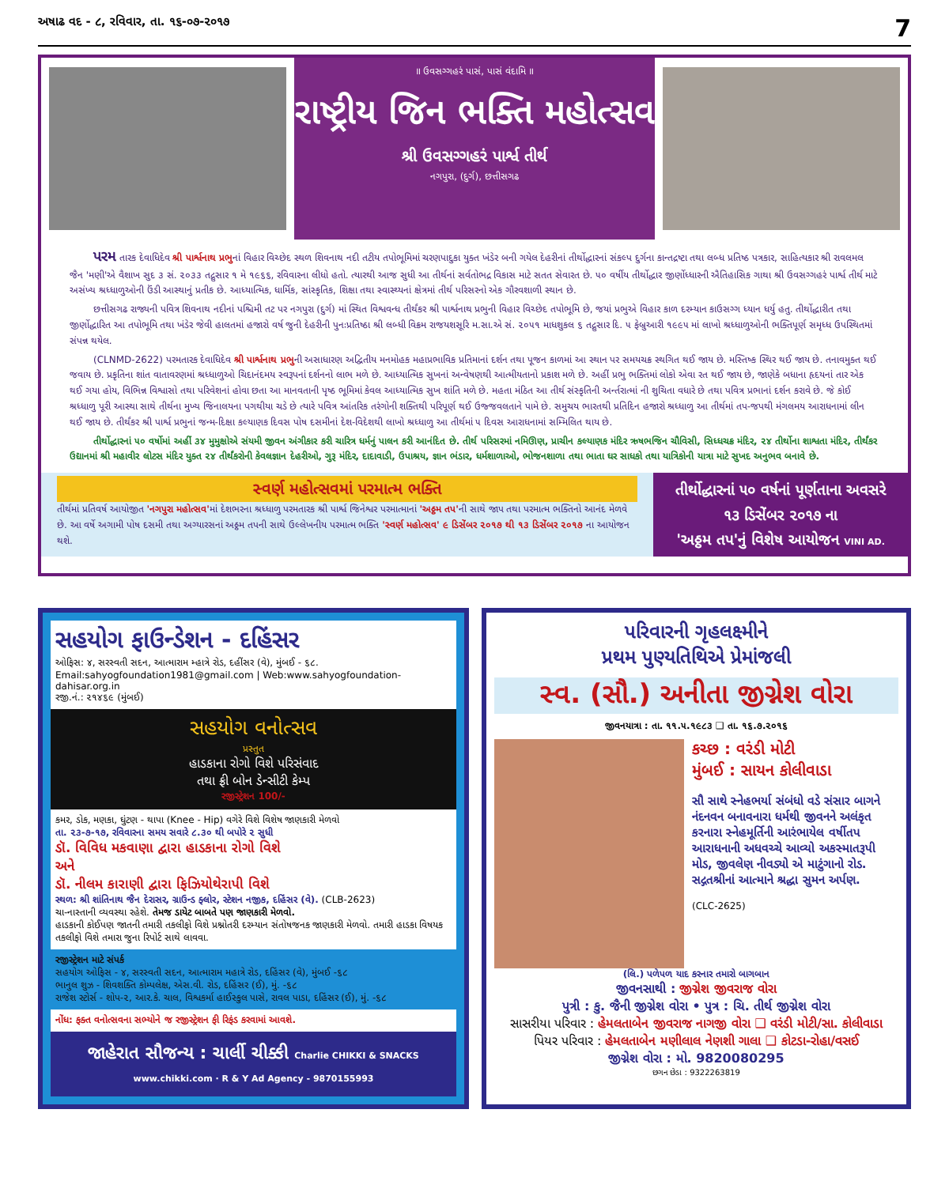અષાઢ વદ - ૮, રવિવાર, તા. ૧૬-૦૭-૨૦૧૭ 7
॥ ઉવસગ્ગહરં પાસં, પાસં વંદામિ ॥
રાષ્ટ્રીય જિન ભક્તિ મહોત્સવ
શ્રી ઉવસગ્ગહરં પાર્શ્વ તીર્થ
નગપુરા, (દુર્ગ), છત્તીસગઢ
પરમ તારક દેવાધિદેવ શ્રી પાર્શ્વનાથ પ્રભુનાં વિહાર વિચ્છેદ સ્થળ શિવનાથ નદી તટીય તપોભૂમિમાં ચરણપાદુકા યુક્ત ખંડેર બની ગયેલ દેહરીનાં તીર્થોદ્ધારનાં સંકલ્પ દુર્ગના કાન્તદ્રષ્ટા તથા લબ્ધ પ્રતિષ્ઠ પત્રકાર, સાહિત્યકાર શ્રી રાવલમલ જૈન 'મણી'એ વૈશાખ સુદ ૩ સં. ૨૦૩૩ તદ્નુસાર ૧ મે ૧૯૬૬, રવિવારના લીધો હતો. ત્યારથી આજ સુધી આ તીર્થનાં સર્વતોભદ્ર વિકાસ માટે સતત સેવારત છે. ૫૦ વર્ષીય તીર્થોદ્ધાર જીર્ણોધ્ધારની ઐતિહાસિક ગાથા શ્રી ઉવસગ્ગહરં પાર્શ્વ તીર્થ માટે અસંખ્ય શ્રધ્ધાળુઓની ઉંડી આસ્થાનું પ્રતીક છે. આધ્યાત્મિક, ધાર્મિક, સાંસ્કૃતિક, શિક્ષા તથા સ્વાસ્થ્યનાં ક્ષેત્રમાં તીર્થ પરિસરનો એક ગૌરવશાળી સ્થાન છે.
છત્તીસગઢ રાજ્યની પવિત્ર શિવનાથ નદીનાં પશ્ચિમી તટ પર નગપુરા (દુર્ગ) માં સ્થિત વિશ્વવન્ધ તીર્થંકર શ્રી પાર્શ્વનાથ પ્રભુની વિહાર વિચ્છેદ તપોભૂમિ છે, જયાં પ્રભુએ વિહાર કાળ દરમ્યાન કાઉસગ્ગ ધ્યાન ધર્યુ હતુ. તીર્થોદ્ધારીત તથા જીર્ણોદ્ધારિત આ તપોભૂમિ તથા ખંડેર જેવી હાલતમાં હજારો વર્ષ જુની દેહરીની પુનઃપ્રતિષ્ઠા શ્રી લબ્ધી વિક્રમ રાજયશસૂરિ મ.સા.એ સં. ૨૦૫૧ માધશુકલ ૬ તદ્નુસાર દિ. ૫ ફેબ્રુઆરી ૧૯૯૫ માં લાખો શ્રધ્ધાળુઓની ભક્તિપૂર્ણ સમૃધ્ધ ઉપસ્થિતમાં સંપન્ન થયેલ.
(CLNMD-2622) પરમતારક દેવાધિદેવ શ્રી પાર્શ્વનાથ પ્રભુની અસાધારણ અદ્વિતીય મનમોહક મહાપ્રભાવિક પ્રતિમાનાં દર્શન તથા પૂજન કાળમાં આ સ્થાન પર સમયચક્ર સ્થગિત થઈ જાય છે. મસ્તિષ્ક સ્થિર થઈ જાય છે. તનાવમુક્ત થઈ જવાય છે. પ્રકૃતિના શાંત વાતાવરણમાં શ્રધ્ધાળુઓ ચિદાનંદમય સ્વરૂપનાં દર્શનનો લાભ મળે છે. આધ્યાત્મિક સુખનાં અન્વેષણથી આત્મીયતાનો પ્રકાશ મળે છે. અહીં પ્રભુ ભક્તિમાં લોકો એવા રત થઈ જાય છે, જાણેકે બધાના હૃદયનાં તાર એક થઈ ગયા હોય, વિભિન્ન વિશ્વાસો તથા પરિવેશનાં હોવા છતા આ માનવતાની પૃષ્ઠ ભૂમિમાં કેવલ આધ્યાત્મિક સુખ શાંતિ મળે છે. મહતા મંઠિત આ તીર્થ સંસ્કૃતિની અર્ન્તરાત્માં ની શુચિતા વધારે છે તથા પવિત્ર પ્રભાનાં દર્શન કરાવે છે. જે કોઈ શ્રધ્ધાળુ પૂરી આસ્થા સાથે તીર્થના મુખ્ય જિનાલયના પગથીયા ચડે છે ત્યારે પવિત્ર આંતરિક તરંગોની શક્તિથી પરિપૂર્ણ થઈ ઉજ્જવલતાને પામે છે. સમુચય ભારતથી પ્રતિદિન હજારો શ્રધ્ધાળુ આ તીર્થમાં તપ-જપથી મંગલમય આરાધનામાં લીન થઈ જાય છે. તીર્થંકર શ્રી પાર્શ્વ પ્રભુનાં જન્મ-દિક્ષા કલ્યાણક દિવસ પોષ દસમીનાં દેશ-વિદેશથી લાખો શ્રધ્ધાળુ આ તીર્થમાં ૫ દિવસ આરાધનામાં સમ્મિલિત થાય છે.
તીર્થોદ્ધારનાં ૫૦ વર્ષોમાં અહીં ૩૪ મુમુક્ષોએ સંયમી જીવન અંગીકાર કરી ચારિત્ર ધર્મનું પાલન કરી આનંદિત છે. તીર્થ પરિસરમાં નમિઊણ, પ્રાચીન કલ્યાણક મંદિર ઋષભજિન ચૌવિસી, સિધ્ધચક્ર મંદિર, ૨૪ તીર્થોના શાશ્વતા મંદિર, તીર્થંકર ઉદ્યાનમાં શ્રી મહાવીર લોટસ મંદિર યુક્ત ૨૪ તીર્થંકરોની કેવલજ્ઞાન દેહરીઓ, ગુરૂ મંદિર, દાદાવાડી, ઉપાશ્રય, જ્ઞાન ભંડાર, ધર્મશાળાઓ, ભોજનશાળા તથા ભાતા ઘર સાધકો તથા યાત્રિકોની યાત્રા માટે સુખદ અનુભવ બનાવે છે.
સ્વર્ણ મહોત્સવમાં પરમાત્મ ભક્તિ
તીર્થમાં પ્રતિવર્ષ આયોજીત 'નગપુરા મહોત્સવ'માં દેશભરના શ્રધ્ધાળુ પરમતારક શ્રી પાર્શ્વ જિનેશ્વર પરમાત્માનાં 'અઠ્ઠમ તપ'ની સાથે જાપ તથા પરમાત્મ ભક્તિનો આનંદ મેળવે છે. આ વર્ષે અગામી પોષ દસમી તથા અગ્યારસનાં અઠ્ઠમ તપની સાથે ઉલ્લેખનીય પરમાત્મ ભક્તિ 'સ્વર્ણ મહોત્સવ' ૯ ડિસેંબર ૨૦૧૭ થી ૧૩ ડિસેંબર ૨૦૧૭ ના આયોજન થશે.
તીર્થોદ્ધારનાં ૫૦ વર્ષનાં પૂર્ણતાના અવસરે
૧૩ ડિસેંબર ૨૦૧૭ ના
'અઠ્ઠમ તપ'નું વિશેષ આયોજન VINI AD.
સહયોગ ફાઉન્ડેશન - દહિંસર
ઓફિસ: ૪, સરસ્વતી સદન, આત્મારામ મ્હાત્રે રોડ, દહીંસર (વે), મુંબઈ - ૬૮.
Email:sahyogfoundation1981@gmail.com | Web:www.sahyogfoundation-dahisar.org.in
રજી.નં.: ૨૧૪૬૯ (મુંબઈ)
સહયોગ વનોત્સવ
પ્રસ્તુત
હાડકાના રોગો વિશે પરિસંવાદ
તથા ફ્રી બોન ડેન્સીટી કેમ્પ
રજીસ્ટ્રેશન 100/-
કમર, ડોક, મણકા, ઘુંટણ - થાપા (Knee - Hip) વગેરે વિશે વિશેષ જાણકારી મેળવો
તા. ૨૩-૭-૧૭, રવિવારના સમય સવારે ૮.૩૦ થી બપોરે ૨ સુધી
ડૉ. વિવિધ મકવાણા દ્વારા હાડકાના રોગો વિશે
અને
ડૉ. નીલમ કારાણી દ્વારા ફિઝિયોથેરાપી વિશે
સ્થળ: શ્રી શાંતિનાથ જૈન દેરાસર, ગ્રાઉન્ડ ફ્લોર, સ્ટેશન નજીક, દહિંસર (વે). (CLB-2623)
ચા-નાસ્તાની વ્યવસ્થા રહેશે. તેમજ ડાયેટ બાબતે પણ જાણકારી મેળવો.
હાડકાની કોઈપણ જાતની તમારી તકલીફો વિશે પ્રશ્નોતરી દરમ્યાન સંતોષજનક જાણકારી મેળવો. તમારી હાડકા વિષયક તકલીફો વિશે તમારા જુના રિપોર્ટ સાથે લાવવા.
રજીસ્ટ્રેશન માટે સંપર્ક
સહયોગ ઓફિસ - ૪, સરસ્વતી સદન, આત્મારામ મહાત્રે રોડ, દહિંસર (વે), મુંબઈ -૬૮
ભાનુલ શુઝ - શિવશક્તિ કોમ્પલેક્ષ, એસ.વી. રોડ, દહિંસર (ઈ), મું. -૬૮
રાજેશ સ્ટોર્સ - શોપ-૨, આર.કે. ચાલ, વિશ્વકર્મા હાઈસ્કુલ પાસે, રાવલ પાડા, દહિંસર (ઈ), મું. -૬૮
નોંધ: ફક્ત વનોત્સવના સભ્યોને જ રજીસ્ટ્રેશન ફી રિફંડ કરવામાં આવશે.
જાહેરાત સૌજન્ય : ચાર્લી ચીક્કી Charlie CHIKKI & SNACKS www.chikki.com · R & Y Ad Agency - 9870155993
પરિવારની ગૃહલક્ષ્મીને
પ્રથમ પુણ્યતિથિએ પ્રેમાંજલી
સ્વ. (સૌ.) અનીતા જીગ્નેશ વોરા
જીવનયાત્રા : તા. ૧૧.૫.૧૯૮૩ ❑ તા. ૧૬.૭.૨૦૧૬
કચ્છ : વરંડી મોટી
મુંબઈ : સાયન કોલીવાડા
સૌ સાથે સ્નેહભર્યા સંબંધો વડે સંસાર બાગને નંદનવન બનાવનારા ધર્મથી જીવનને અલંકૃત કરનારા સ્નેહમૂર્તિની આરંભાયેલ વર્ષીતપ આરાધનાની અધવચ્ચે આવ્યો અકસ્માતરૂપી મોડ, જીવલેણ નીવડ્યો એ માટુંગાનો રોડ. સદ્ગતશ્રીનાં આત્માને શ્રદ્ધા સુમન અર્પણ.
(CLC-2625)
(લિ.) પળેપળ યાદ કરનાર તમારો બાગબાન
જીવનસાથી : જીગ્નેશ જીવરાજ વોરા
પુત્રી : કુ. જૈની જીગ્નેશ વોરા • પુત્ર : ચિ. તીર્થ જીગ્નેશ વોરા
સાસરીયા પરિવાર : હેમલતાબેન જીવરાજ નાગજી વોરા ❑ વરંડી મોટી/સા. કોલીવાડા
પિયર પરિવાર : હેમલતાબેન મણીલાલ નેણશી ગાલા ❑ કોટડા-રોહા/વસઈ
જીગ્નેશ વોરા : મો. 9820080295
છગન છેડા : 9322263819